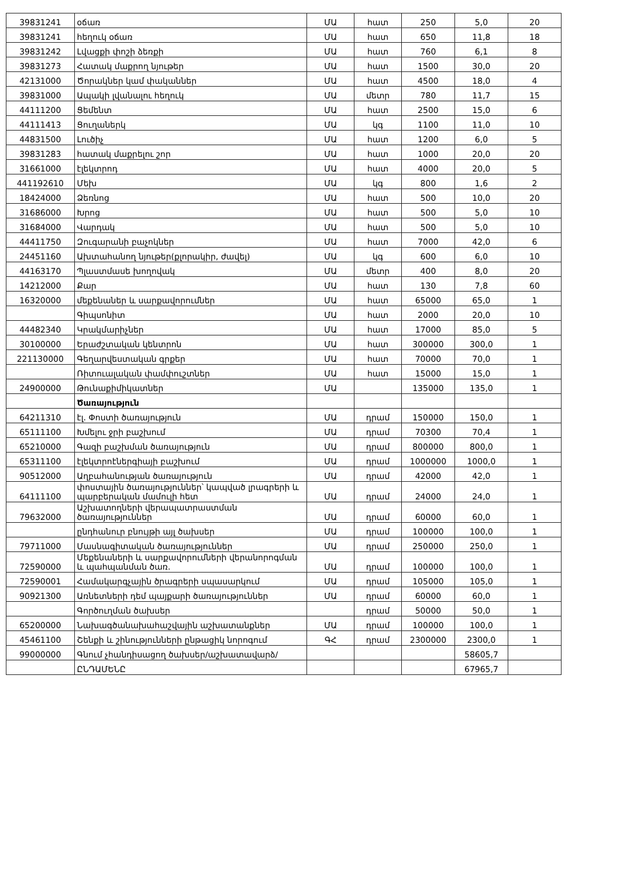| 39831241 | օճառ | ՄԱ | հատ | 250 | 5,0 | 20 |
| 39831241 | հեղուկ օճառ | ՄԱ | հատ | 650 | 11,8 | 18 |
| 39831242 | Լվացքի փոշի ձեռքի | ՄԱ | հատ | 760 | 6,1 | 8 |
| 39831273 | Հատակ մաքրող նյութեր | ՄԱ | հատ | 1500 | 30,0 | 20 |
| 42131000 | Ծորակներ կամ փականներ | ՄԱ | հատ | 4500 | 18,0 | 4 |
| 39831000 | Ապակի լվանալու հեղուկ | ՄԱ | մետր | 780 | 11,7 | 15 |
| 44111200 | Ցեմենտ | ՄԱ | հատ | 2500 | 15,0 | 6 |
| 44111413 | Ցուղաներկ | ՄԱ | կգ | 1100 | 11,0 | 10 |
| 44831500 | Լուծիչ | ՄԱ | հատ | 1200 | 6,0 | 5 |
| 39831283 | հատակ մաքրելու շոր | ՄԱ | հատ | 1000 | 20,0 | 20 |
| 31661000 | էլեկտրոդ | ՄԱ | հատ | 4000 | 20,0 | 5 |
| 441192610 | Մեխ | ՄԱ | կգ | 800 | 1,6 | 2 |
| 18424000 | Ձեռնոց | ՄԱ | հատ | 500 | 10,0 | 20 |
| 31686000 | Խրոց | ՄԱ | հատ | 500 | 5,0 | 10 |
| 31684000 | Վարդակ | ՄԱ | հատ | 500 | 5,0 | 10 |
| 44411750 | Զուգարանի բաչոկներ | ՄԱ | հատ | 7000 | 42,0 | 6 |
| 24451160 | Ախտահանող նյութեր(քլորակիր, ժավել) | ՄԱ | կգ | 600 | 6,0 | 10 |
| 44163170 | Պլաստմասե խողովակ | ՄԱ | մետր | 400 | 8,0 | 20 |
| 14212000 | Քար | ՄԱ | հատ | 130 | 7,8 | 60 |
| 16320000 | մեքենաներ և սարքավորումներ | ՄԱ | հատ | 65000 | 65,0 | 1 |
| | Գիպսոնիտ | ՄԱ | հատ | 2000 | 20,0 | 10 |
| 44482340 | Կրակմարիչներ | ՄԱ | հատ | 17000 | 85,0 | 5 |
| 30100000 | Երաժշտական կենտրոն | ՄԱ | հատ | 300000 | 300,0 | 1 |
| 221130000 | Գեղարվեստական գրքեր | ՄԱ | հատ | 70000 | 70,0 | 1 |
| | Ռիտուալական փամփուշտներ | ՄԱ | հատ | 15000 | 15,0 | 1 |
| 24900000 | Թունաքիմիկատներ | ՄԱ | | 135000 | 135,0 | 1 |
| | Ծառայություն | | | | | |
| 64211310 | էլ. Փոստի ծառայություն | ՄԱ | դրամ | 150000 | 150,0 | 1 |
| 65111100 | Խմելու ջրի բաշխում | ՄԱ | դրամ | 70300 | 70,4 | 1 |
| 65210000 | Գազի բաշխման ծառայություն | ՄԱ | դրամ | 800000 | 800,0 | 1 |
| 65311100 | էլեկտրոէներգիայի բաշխում | ՄԱ | դրամ | 1000000 | 1000,0 | 1 |
| 90512000 | Աղբահանության ծառայություն | ՄԱ | դրամ | 42000 | 42,0 | 1 |
| 64111100 | փոստային ծառայություններ՝ կապված լրագրերի և պարբերական մամուլի հետ | ՄԱ | դրամ | 24000 | 24,0 | 1 |
| 79632000 | Աշխատողների վերապատրաստման ծառայություններ | ՄԱ | դրամ | 60000 | 60,0 | 1 |
| | ընդհանուր բնույթի այլ ծախսեր | ՄԱ | դրամ | 100000 | 100,0 | 1 |
| 79711000 | Մասնագիտական ծառայություններ | ՄԱ | դրամ | 250000 | 250,0 | 1 |
| 72590000 | Մեքենաների և սարքավորումների վերանորոգման և պահպանման ծառ. | ՄԱ | դրամ | 100000 | 100,0 | 1 |
| 72590001 | Համակարգչային ծրագրերի սպասարկում | ՄԱ | դրամ | 105000 | 105,0 | 1 |
| 90921300 | Առնետների դեմ պայքարի ծառայություններ | ՄԱ | դրամ | 60000 | 60,0 | 1 |
| | Գործուղման ծախսեր | | դրամ | 50000 | 50,0 | 1 |
| 65200000 | Նախագծանախահաշվային աշխատանքներ | ՄԱ | դրամ | 100000 | 100,0 | 1 |
| 45461100 | Շենքի և շինությունների ընթացիկ նորոգում | ԳՀ | դրամ | 2300000 | 2300,0 | 1 |
| 99000000 | Գնում չհանդիսացող ծախսեր/աշխատավարձ/ | | | | 58605,7 | |
| | ԸՆԴԱՄԵՆԸ | | | | 67965,7 | |